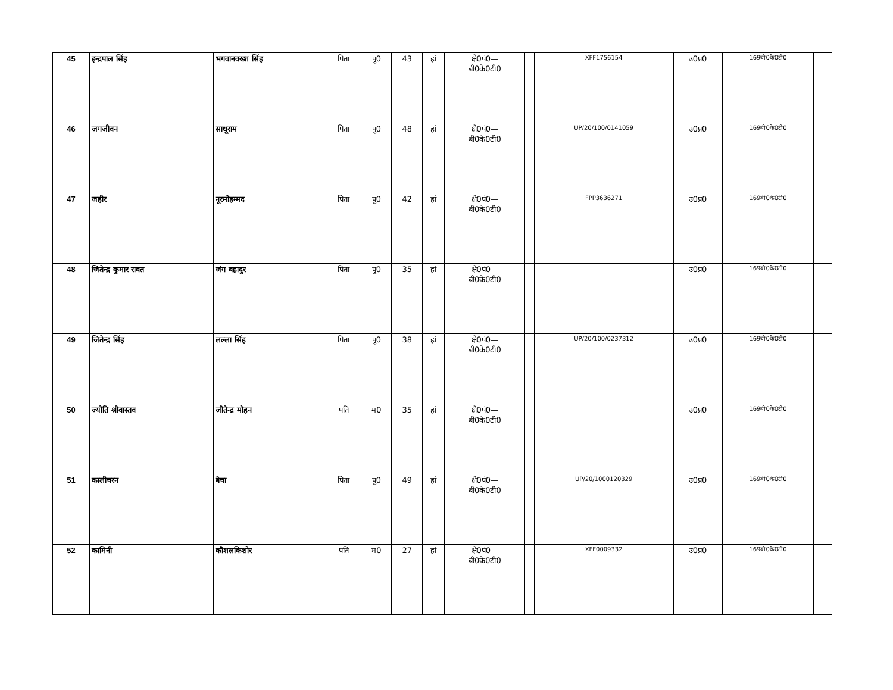| 45 | इन्द्रपाल सिंह | भगवानवख्श सिंह | पिता | पु0 | 43 | हां | क्षे0पं0— बी0के0टी0 | | XFF1756154 | उ0प्र0 | 169बी0के0टी0 | | |
| 46 | जगजीवन | साधूराम | पिता | पु0 | 48 | हां | क्षे0पं0— बी0के0टी0 | | UP/20/100/0141059 | उ0प्र0 | 169बी0के0टी0 | | |
| 47 | जहीर | नूरमोहम्मद | पिता | पु0 | 42 | हां | क्षे0पं0— बी0के0टी0 | | FPP3636271 | उ0प्र0 | 169बी0के0टी0 | | |
| 48 | जितेन्द्र कुमार रावत | जंग बहादुर | पिता | पु0 | 35 | हां | क्षे0पं0— बी0के0टी0 | | | उ0प्र0 | 169बी0के0टी0 | | |
| 49 | जितेन्द्र सिंह | लल्ला सिंह | पिता | पु0 | 38 | हां | क्षे0पं0— बी0के0टी0 | | UP/20/100/0237312 | उ0प्र0 | 169बी0के0टी0 | | |
| 50 | ज्योति श्रीवास्तव | जीतेन्द्र मोहन | पति | म0 | 35 | हां | क्षे0पं0— बी0के0टी0 | | | उ0प्र0 | 169बी0के0टी0 | | |
| 51 | कालीचरन | बेचा | पिता | पु0 | 49 | हां | क्षे0पं0— बी0के0टी0 | | UP/20/1000120329 | उ0प्र0 | 169बी0के0टी0 | | |
| 52 | कामिनी | कौशलकिशोर | पति | म0 | 27 | हां | क्षे0पं0— बी0के0टी0 | | XFF0009332 | उ0प्र0 | 169बी0के0टी0 | | |